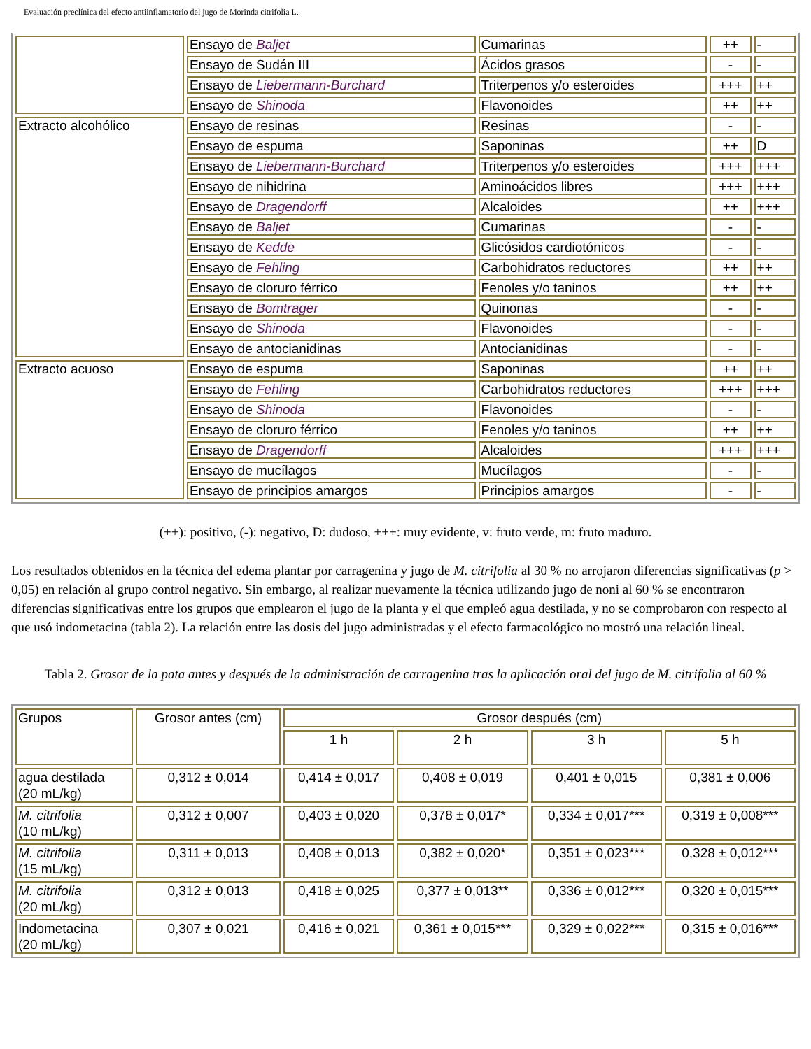Evaluación preclínica del efecto antiinflamatorio del jugo de Morinda citrifolia L.
| | Ensayo de Baljet | Cumarinas | ++ | - |
| | Ensayo de Sudán III | Ácidos grasos | - | - |
| | Ensayo de Liebermann-Burchard | Triterpenos y/o esteroides | +++ | ++ |
| | Ensayo de Shinoda | Flavonoides | ++ | ++ |
| Extracto alcohólico | Ensayo de resinas | Resinas | - | - |
| | Ensayo de espuma | Saponinas | ++ | D |
| | Ensayo de Liebermann-Burchard | Triterpenos y/o esteroides | +++ | +++ |
| | Ensayo de nihidrina | Aminoácidos libres | +++ | +++ |
| | Ensayo de Dragendorff | Alcaloides | ++ | +++ |
| | Ensayo de Baljet | Cumarinas | - | - |
| | Ensayo de Kedde | Glicósidos cardiotónicos | - | - |
| | Ensayo de Fehling | Carbohidratos reductores | ++ | ++ |
| | Ensayo de cloruro férrico | Fenoles y/o taninos | ++ | ++ |
| | Ensayo de Bomtrager | Quinonas | - | - |
| | Ensayo de Shinoda | Flavonoides | - | - |
| | Ensayo de antocianidinas | Antocianidinas | - | - |
| Extracto acuoso | Ensayo de espuma | Saponinas | ++ | ++ |
| | Ensayo de Fehling | Carbohidratos reductores | +++ | +++ |
| | Ensayo de Shinoda | Flavonoides | - | - |
| | Ensayo de cloruro férrico | Fenoles y/o taninos | ++ | ++ |
| | Ensayo de Dragendorff | Alcaloides | +++ | +++ |
| | Ensayo de mucílagos | Mucílagos | - | - |
| | Ensayo de principios amargos | Principios amargos | - | - |
(++): positivo, (-): negativo, D: dudoso, +++: muy evidente, v: fruto verde, m: fruto maduro.
Los resultados obtenidos en la técnica del edema plantar por carragenina y jugo de M. citrifolia al 30 % no arrojaron diferencias significativas (p > 0,05) en relación al grupo control negativo. Sin embargo, al realizar nuevamente la técnica utilizando jugo de noni al 60 % se encontraron diferencias significativas entre los grupos que emplearon el jugo de la planta y el que empleó agua destilada, y no se comprobaron con respecto al que usó indometacina (tabla 2). La relación entre las dosis del jugo administradas y el efecto farmacológico no mostró una relación lineal.
Tabla 2. Grosor de la pata antes y después de la administración de carragenina tras la aplicación oral del jugo de M. citrifolia al 60 %
| Grupos | Grosor antes (cm) | Grosor después (cm) | | | |
| --- | --- | --- | --- | --- | --- |
| | | 1 h | 2 h | 3 h | 5 h |
| agua destilada (20 mL/kg) | 0,312 ± 0,014 | 0,414 ± 0,017 | 0,408 ± 0,019 | 0,401 ± 0,015 | 0,381 ± 0,006 |
| M. citrifolia (10 mL/kg) | 0,312 ± 0,007 | 0,403 ± 0,020 | 0,378 ± 0,017* | 0,334 ± 0,017*** | 0,319 ± 0,008*** |
| M. citrifolia (15 mL/kg) | 0,311 ± 0,013 | 0,408 ± 0,013 | 0,382 ± 0,020* | 0,351 ± 0,023*** | 0,328 ± 0,012*** |
| M. citrifolia (20 mL/kg) | 0,312 ± 0,013 | 0,418 ± 0,025 | 0,377 ± 0,013** | 0,336 ± 0,012*** | 0,320 ± 0,015*** |
| Indometacina (20 mL/kg) | 0,307 ± 0,021 | 0,416 ± 0,021 | 0,361 ± 0,015*** | 0,329 ± 0,022*** | 0,315 ± 0,016*** |